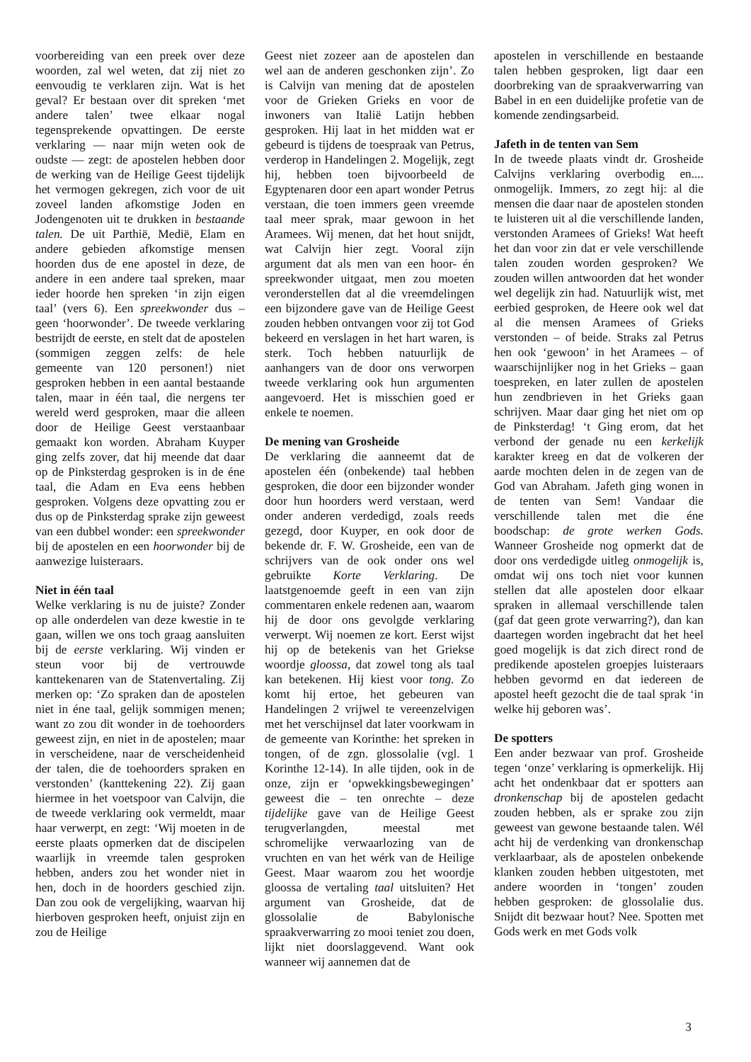voorbereiding van een preek over deze woorden, zal wel weten, dat zij niet zo eenvoudig te verklaren zijn. Wat is het geval? Er bestaan over dit spreken ‘met andere talen’ twee elkaar nogal tegensprekende opvattingen. De eerste verklaring — naar mijn weten ook de oudste — zegt: de apostelen hebben door de werking van de Heilige Geest tijdelijk het vermogen gekregen, zich voor de uit zoveel landen afkomstige Joden en Jodengenoten uit te drukken in bestaande talen. De uit Parthië, Medië, Elam en andere gebieden afkomstige mensen hoorden dus de ene apostel in deze, de andere in een andere taal spreken, maar ieder hoorde hen spreken ‘in zijn eigen taal’ (vers 6). Een spreekwonder dus – geen ‘hoorwonder’. De tweede verklaring bestrijdt de eerste, en stelt dat de apostelen (sommigen zeggen zelfs: de hele gemeente van 120 personen!) niet gesproken hebben in een aantal bestaande talen, maar in één taal, die nergens ter wereld werd gesproken, maar die alleen door de Heilige Geest verstaanbaar gemaakt kon worden. Abraham Kuyper ging zelfs zover, dat hij meende dat daar op de Pinksterdag gesproken is in de éne taal, die Adam en Eva eens hebben gesproken. Volgens deze opvatting zou er dus op de Pinksterdag sprake zijn geweest van een dubbel wonder: een spreekwonder bij de apostelen en een hoorwonder bij de aanwezige luisteraars.
Niet in één taal
Welke verklaring is nu de juiste? Zonder op alle onderdelen van deze kwestie in te gaan, willen we ons toch graag aansluiten bij de eerste verklaring. Wij vinden er steun voor bij de vertrouwde kanttekenaren van de Statenvertaling. Zij merken op: ‘Zo spraken dan de apostelen niet in éne taal, gelijk sommigen menen; want zo zou dit wonder in de toehoorders geweest zijn, en niet in de apostelen; maar in verscheidene, naar de verscheidenheid der talen, die de toehoorders spraken en verstonden’ (kanttekening 22). Zij gaan hiermee in het voetspoor van Calvijn, die de tweede verklaring ook vermeldt, maar haar verwerpt, en zegt: ‘Wij moeten in de eerste plaats opmerken dat de discipelen waarlijk in vreemde talen gesproken hebben, anders zou het wonder niet in hen, doch in de hoorders geschied zijn. Dan zou ook de vergelijking, waarvan hij hierboven gesproken heeft, onjuist zijn en zou de Heilige
Geest niet zozeer aan de apostelen dan wel aan de anderen geschonken zijn’. Zo is Calvijn van mening dat de apostelen voor de Grieken Grieks en voor de inwoners van Italië Latijn hebben gesproken. Hij laat in het midden wat er gebeurd is tijdens de toespraak van Petrus, verderop in Handelingen 2. Mogelijk, zegt hij, hebben toen bijvoorbeeld de Egyptenaren door een apart wonder Petrus verstaan, die toen immers geen vreemde taal meer sprak, maar gewoon in het Aramees. Wij menen, dat het hout snijdt, wat Calvijn hier zegt. Vooral zijn argument dat als men van een hoor- én spreekwonder uitgaat, men zou moeten veronderstellen dat al die vreemdelingen een bijzondere gave van de Heilige Geest zouden hebben ontvangen voor zij tot God bekeerd en verslagen in het hart waren, is sterk. Toch hebben natuurlijk de aanhangers van de door ons verworpen tweede verklaring ook hun argumenten aangevoerd. Het is misschien goed er enkele te noemen.
De mening van Grosheide
De verklaring die aanneemt dat de apostelen één (onbekende) taal hebben gesproken, die door een bijzonder wonder door hun hoorders werd verstaan, werd onder anderen verdedigd, zoals reeds gezegd, door Kuyper, en ook door de bekende dr. F. W. Grosheide, een van de schrijvers van de ook onder ons wel gebruikte Korte Verklaring. De laatstgenoemde geeft in een van zijn commentaren enkele redenen aan, waarom hij de door ons gevolgde verklaring verwerpt. Wij noemen ze kort. Eerst wijst hij op de betekenis van het Griekse woordje gloossa, dat zowel tong als taal kan betekenen. Hij kiest voor tong. Zo komt hij ertoe, het gebeuren van Handelingen 2 vrijwel te vereenzelvigen met het verschijnsel dat later voorkwam in de gemeente van Korinthe: het spreken in tongen, of de zgn. glossolalie (vgl. 1 Korinthe 12-14). In alle tijden, ook in de onze, zijn er ‘opwekkingsbewegingen’ geweest die – ten onrechte – deze tijdelijke gave van de Heilige Geest terugverlangden, meestal met schromelijke verwaarlozing van de vruchten en van het wérk van de Heilige Geest. Maar waarom zou het woordje gloossa de vertaling taal uitsluiten? Het argument van Grosheide, dat de glossolalie de Babylonische spraakverwarring zo mooi teniet zou doen, lijkt niet doorslaggevend. Want ook wanneer wij aannemen dat de
apostelen in verschillende en bestaande talen hebben gesproken, ligt daar een doorbreking van de spraakverwarring van Babel in en een duidelijke profetie van de komende zendingsarbeid.
Jafeth in de tenten van Sem
In de tweede plaats vindt dr. Grosheide Calvijns verklaring overbodig en.... onmogelijk. Immers, zo zegt hij: al die mensen die daar naar de apostelen stonden te luisteren uit al die verschillende landen, verstonden Aramees of Grieks! Wat heeft het dan voor zin dat er vele verschillende talen zouden worden gesproken? We zouden willen antwoorden dat het wonder wel degelijk zin had. Natuurlijk wist, met eerbied gesproken, de Heere ook wel dat al die mensen Aramees of Grieks verstonden – of beide. Straks zal Petrus hen ook ‘gewoon’ in het Aramees – of waarschijnlijker nog in het Grieks – gaan toespreken, en later zullen de apostelen hun zendbrieven in het Grieks gaan schrijven. Maar daar ging het niet om op de Pinksterdag! ‘t Ging erom, dat het verbond der genade nu een kerkelijk karakter kreeg en dat de volkeren der aarde mochten delen in de zegen van de God van Abraham. Jafeth ging wonen in de tenten van Sem! Vandaar die verschillende talen met die éne boodschap: de grote werken Gods. Wanneer Grosheide nog opmerkt dat de door ons verdedigde uitleg onmogelijk is, omdat wij ons toch niet voor kunnen stellen dat alle apostelen door elkaar spraken in allemaal verschillende talen (gaf dat geen grote verwarring?), dan kan daartegen worden ingebracht dat het heel goed mogelijk is dat zich direct rond de predikende apostelen groepjes luisteraars hebben gevormd en dat iedereen de apostel heeft gezocht die de taal sprak ‘in welke hij geboren was’.
De spotters
Een ander bezwaar van prof. Grosheide tegen ‘onze’ verklaring is opmerkelijk. Hij acht het ondenkbaar dat er spotters aan dronkenschap bij de apostelen gedacht zouden hebben, als er sprake zou zijn geweest van gewone bestaande talen. Wél acht hij de verdenking van dronkenschap verklaarbaar, als de apostelen onbekende klanken zouden hebben uitgestoten, met andere woorden in ‘tongen’ zouden hebben gesproken: de glossolalie dus. Snijdt dit bezwaar hout? Nee. Spotten met Gods werk en met Gods volk
3